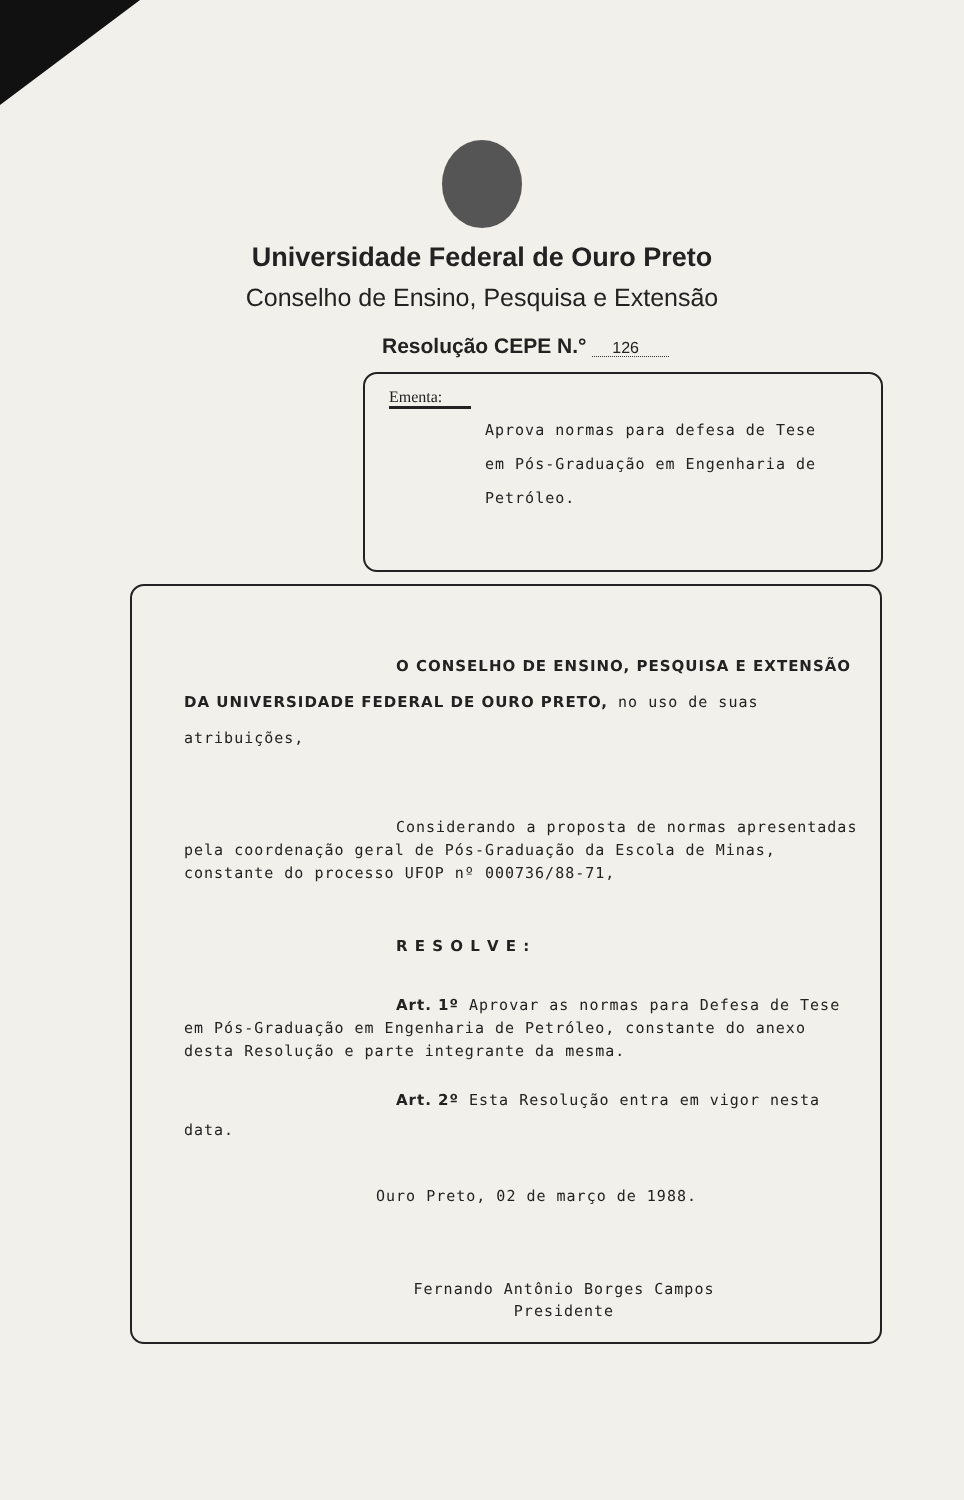Universidade Federal de Ouro Preto
Conselho de Ensino, Pesquisa e Extensão
Resolução CEPE N.° 126
Ementa:
Aprova normas para defesa de Tese
em Pós-Graduação em Engenharia de
Petróleo.
O CONSELHO DE ENSINO, PESQUISA E EXTENSÃO DA UNIVERSIDADE FEDERAL DE OURO PRETO, no uso de suas atribuições,
Considerando a proposta de normas apresentadas pela coordenação geral de Pós-Graduação da Escola de Minas, constante do processo UFOP nº 000736/88-71,
R E S O L V E :
Art. 1º Aprovar as normas para Defesa de Tese em Pós-Graduação em Engenharia de Petróleo, constante do anexo desta Resolução e parte integrante da mesma.
Art. 2º Esta Resolução entra em vigor nesta data.
Ouro Preto, 02 de março de 1988.
Fernando Antônio Borges Campos
Presidente